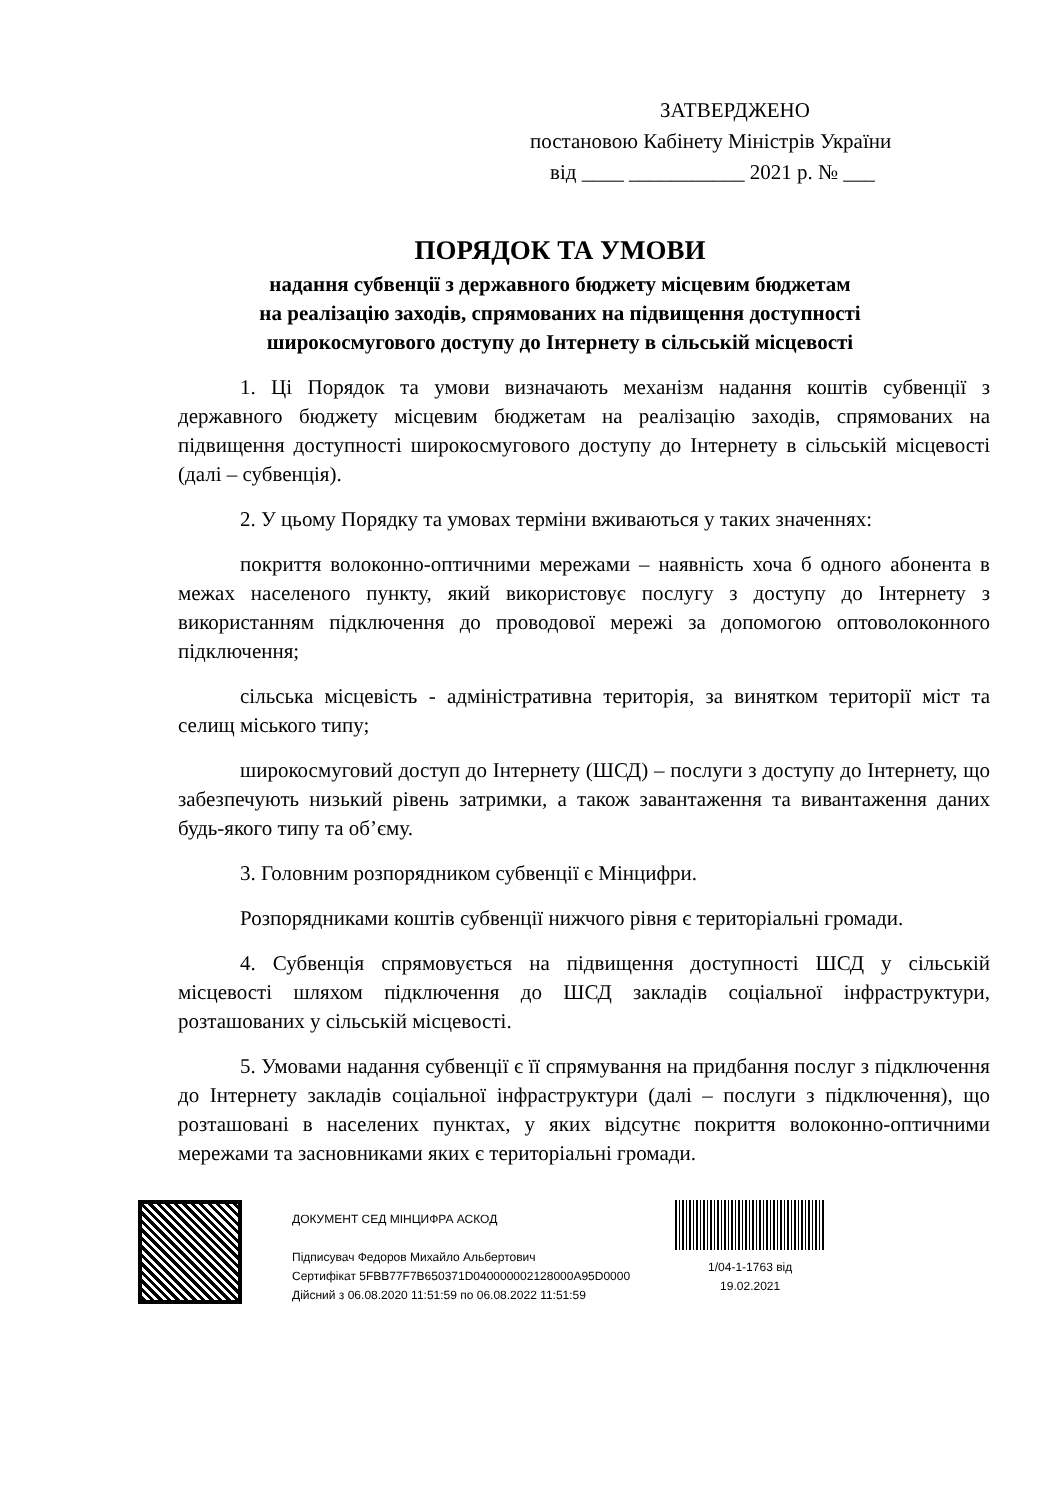ЗАТВЕРДЖЕНО
постановою Кабінету Міністрів України
від ____ ___________ 2021 р. № ___
ПОРЯДОК ТА УМОВИ
надання субвенції з державного бюджету місцевим бюджетам
на реалізацію заходів, спрямованих на підвищення доступності
широкосмугового доступу до Інтернету в сільській місцевості
1. Ці Порядок та умови визначають механізм надання коштів субвенції з державного бюджету місцевим бюджетам на реалізацію заходів, спрямованих на підвищення доступності широкосмугового доступу до Інтернету в сільській місцевості (далі – субвенція).
2. У цьому Порядку та умовах терміни вживаються у таких значеннях:
покриття волоконно-оптичними мережами – наявність хоча б одного абонента в межах населеного пункту, який використовує послугу з доступу до Інтернету з використанням підключення до проводової мережі за допомогою оптоволоконного підключення;
сільська місцевість - адміністративна територія, за винятком території міст та селищ міського типу;
широкосмуговий доступ до Інтернету (ШСД) – послуги з доступу до Інтернету, що забезпечують низький рівень затримки, а також завантаження та вивантаження даних будь-якого типу та об’єму.
3. Головним розпорядником субвенції є Мінцифри.
Розпорядниками коштів субвенції нижчого рівня є територіальні громади.
4. Субвенція спрямовується на підвищення доступності ШСД у сільській місцевості шляхом підключення до ШСД закладів соціальної інфраструктури, розташованих у сільській місцевості.
5. Умовами надання субвенції є її спрямування на придбання послуг з підключення до Інтернету закладів соціальної інфраструктури (далі – послуги з підключення), що розташовані в населених пунктах, у яких відсутнє покриття волоконно-оптичними мережами та засновниками яких є територіальні громади.
ДОКУМЕНТ СЕД МІНЦИФРА АСКОД
Підписувач Федоров Михайло Альбертович
Сертифікат 5FBB77F7B650371D040000002128000A95D0000
Дійсний з 06.08.2020 11:51:59 по 06.08.2022 11:51:59
1/04-1-1763 від
19.02.2021